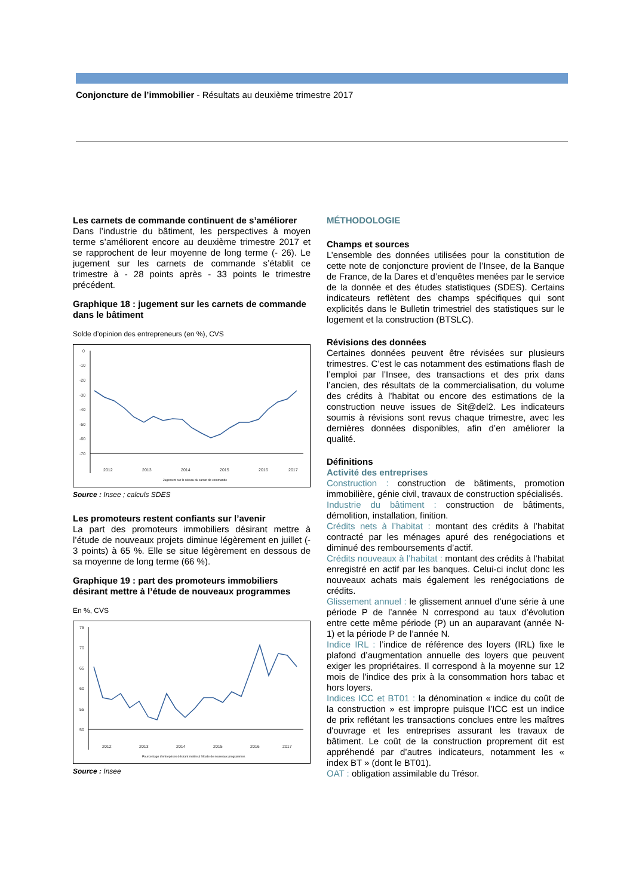Conjoncture de l’immobilier - Résultats au deuxième trimestre 2017
Les carnets de commande continuent de s’améliorer
Dans l’industrie du bâtiment, les perspectives à moyen terme s’améliorent encore au deuxième trimestre 2017 et se rapprochent de leur moyenne de long terme (- 26). Le jugement sur les carnets de commande s’établit ce trimestre à - 28 points après - 33 points le trimestre précédent.
Graphique 18 : jugement sur les carnets de commande dans le bâtiment
Solde d’opinion des entrepreneurs (en %), CVS
0
-10
-20
-30
-40
-50
-60
-70
2012
2013
2014
2015
2016
2017
Jugement sur le niveau du carnet de commande
Source : Insee ; calculs SDES
Les promoteurs restent confiants sur l’avenir
La part des promoteurs immobiliers désirant mettre à l’étude de nouveaux projets diminue légèrement en juillet (- 3 points) à 65 %. Elle se situe légèrement en dessous de sa moyenne de long terme (66 %).
Graphique 19 : part des promoteurs immobiliers désirant mettre à l’étude de nouveaux programmes
En %, CVS
75
70
65
60
55
50
2012
2013
2014
2015
2016
2017
Pourcentage d'entreprises désirant mettre à l'étude de nouveaux programmes
Source : Insee
MÉTHODOLOGIE
Champs et sources
L’ensemble des données utilisées pour la constitution de cette note de conjoncture provient de l’Insee, de la Banque de France, de la Dares et d’enquêtes menées par le service de la donnée et des études statistiques (SDES). Certains indicateurs reflètent des champs spécifiques qui sont explicités dans le Bulletin trimestriel des statistiques sur le logement et la construction (BTSLC).
Révisions des données
Certaines données peuvent être révisées sur plusieurs trimestres. C’est le cas notamment des estimations flash de l’emploi par l’Insee, des transactions et des prix dans l’ancien, des résultats de la commercialisation, du volume des crédits à l’habitat ou encore des estimations de la construction neuve issues de Sit@del2. Les indicateurs soumis à révisions sont revus chaque trimestre, avec les dernières données disponibles, afin d’en améliorer la qualité.
Définitions
Activité des entreprises
Construction : construction de bâtiments, promotion immobilière, génie civil, travaux de construction spécialisés.
Industrie du bâtiment : construction de bâtiments, démolition, installation, finition.
Crédits nets à l’habitat : montant des crédits à l’habitat contracté par les ménages apuré des renégociations et diminué des remboursements d’actif.
Crédits nouveaux à l’habitat : montant des crédits à l’habitat enregistré en actif par les banques. Celui-ci inclut donc les nouveaux achats mais également les renégociations de crédits.
Glissement annuel : le glissement annuel d’une série à une période P de l’année N correspond au taux d’évolution entre cette même période (P) un an auparavant (année N-1) et la période P de l’année N.
Indice IRL : l’indice de référence des loyers (IRL) fixe le plafond d’augmentation annuelle des loyers que peuvent exiger les propriétaires. Il correspond à la moyenne sur 12 mois de l'indice des prix à la consommation hors tabac et hors loyers.
Indices ICC et BT01 : la dénomination « indice du coût de la construction » est impropre puisque l’ICC est un indice de prix reflétant les transactions conclues entre les maîtres d'ouvrage et les entreprises assurant les travaux de bâtiment. Le coût de la construction proprement dit est appréhendé par d’autres indicateurs, notamment les « index BT » (dont le BT01).
OAT : obligation assimilable du Trésor.